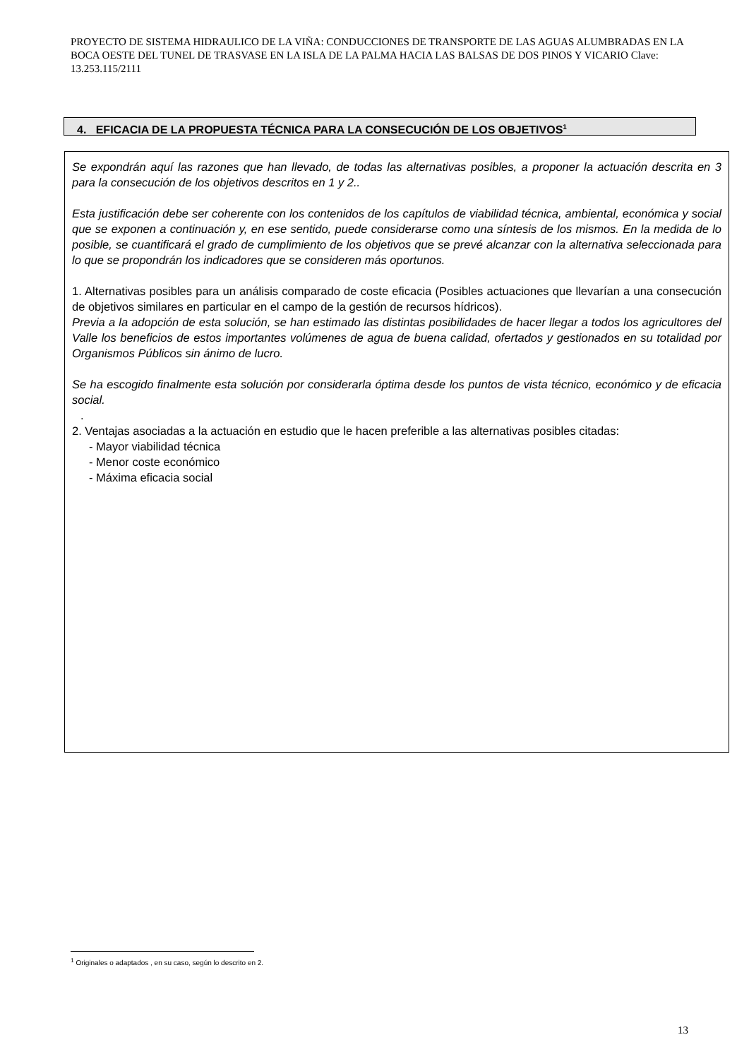PROYECTO DE SISTEMA HIDRAULICO DE LA VIÑA: CONDUCCIONES DE TRANSPORTE DE LAS AGUAS ALUMBRADAS EN LA BOCA OESTE DEL TUNEL DE TRASVASE EN LA ISLA DE LA PALMA HACIA LAS BALSAS DE DOS PINOS Y VICARIO Clave: 13.253.115/2111
4. EFICACIA DE LA PROPUESTA TÉCNICA PARA LA CONSECUCIÓN DE LOS OBJETIVOS<sup>1</sup>
Se expondrán aquí las razones que han llevado, de todas las alternativas posibles, a proponer la actuación descrita en 3 para la consecución de los objetivos descritos en 1 y 2..
Esta justificación debe ser coherente con los contenidos de los capítulos de viabilidad técnica, ambiental, económica y social que se exponen a continuación y, en ese sentido, puede considerarse como una síntesis de los mismos. En la medida de lo posible, se cuantificará el grado de cumplimiento de los objetivos que se prevé alcanzar con la alternativa seleccionada para lo que se propondrán los indicadores que se consideren más oportunos.
1. Alternativas posibles para un análisis comparado de coste eficacia (Posibles actuaciones que llevarían a una consecución de objetivos similares en particular en el campo de la gestión de recursos hídricos).
Previa a la adopción de esta solución, se han estimado las distintas posibilidades de hacer llegar a todos los agricultores del Valle los beneficios de estos importantes volúmenes de agua de buena calidad, ofertados y gestionados en su totalidad por Organismos Públicos sin ánimo de lucro.
Se ha escogido finalmente esta solución por considerarla óptima desde los puntos de vista técnico, económico y de eficacia social.
.
2. Ventajas asociadas a la actuación en estudio que le hacen preferible a las alternativas posibles citadas:
- Mayor viabilidad técnica
- Menor coste económico
- Máxima eficacia social
<sup>1</sup> Originales o adaptados , en su caso, según lo descrito en 2.
13